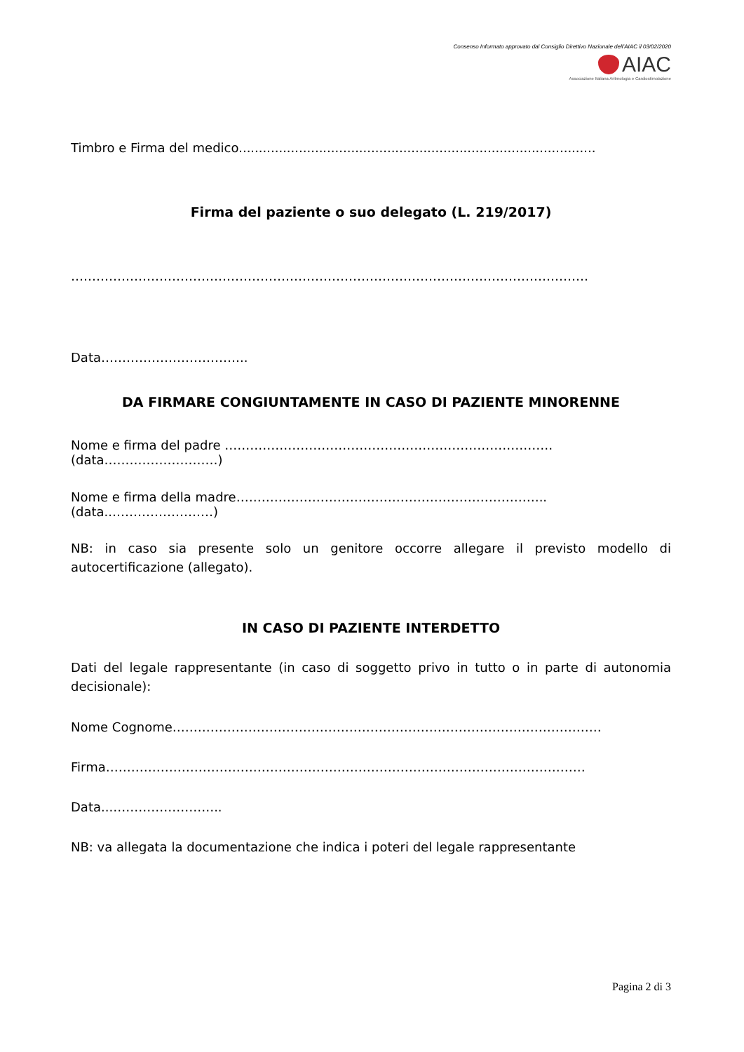Consenso Informato approvato dal Consiglio Direttivo Nazionale dell’AIAC il 03/02/2020
AIAC
Associazione Italiana Aritmologia e Cardiostimolazione
Timbro e Firma del medico.........................................................................................
Firma del paziente o suo delegato (L. 219/2017)
……………………………………………………………………………………………………………
Data……………………………..
DA FIRMARE CONGIUNTAMENTE IN CASO DI PAZIENTE MINORENNE
Nome e firma del padre ……………………………………………………………………(data………………………)
Nome e firma della madre……………………………………………………………….. (data..……………………)
NB: in caso sia presente solo un genitore occorre allegare il previsto modello di autocertificazione (allegato).
IN CASO DI PAZIENTE INTERDETTO
Dati del legale rappresentante (in caso di soggetto privo in tutto o in parte di autonomia decisionale):
Nome Cognome…………………………………………………………………………………………
Firma……………………………………………………………………………………………………
Data...……………………..
NB: va allegata la documentazione che indica i poteri del legale rappresentante
Pagina 2 di 3